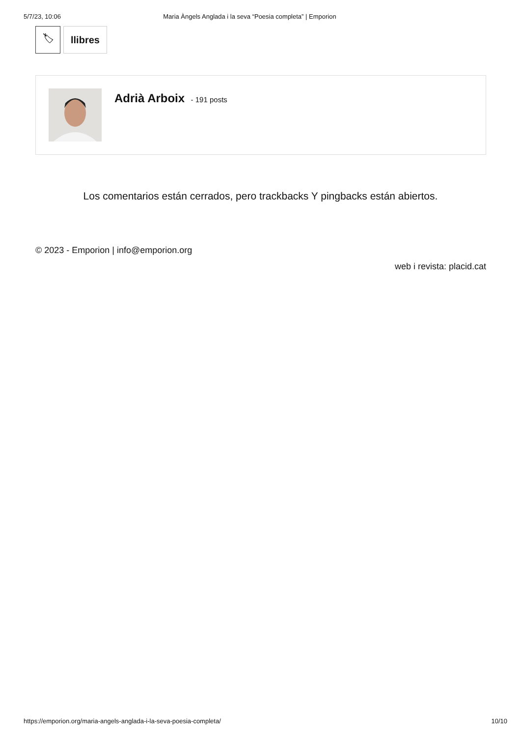5/7/23, 10:06 Maria Àngels Anglada i la seva “Poesia completa” | Emporion
🏷 llibres
Adrià Arboix - 191 posts
Los comentarios están cerrados, pero trackbacks Y pingbacks están abiertos.
© 2023 - Emporion | info@emporion.org
web i revista: placid.cat
https://emporion.org/maria-angels-anglada-i-la-seva-poesia-completa/ 10/10